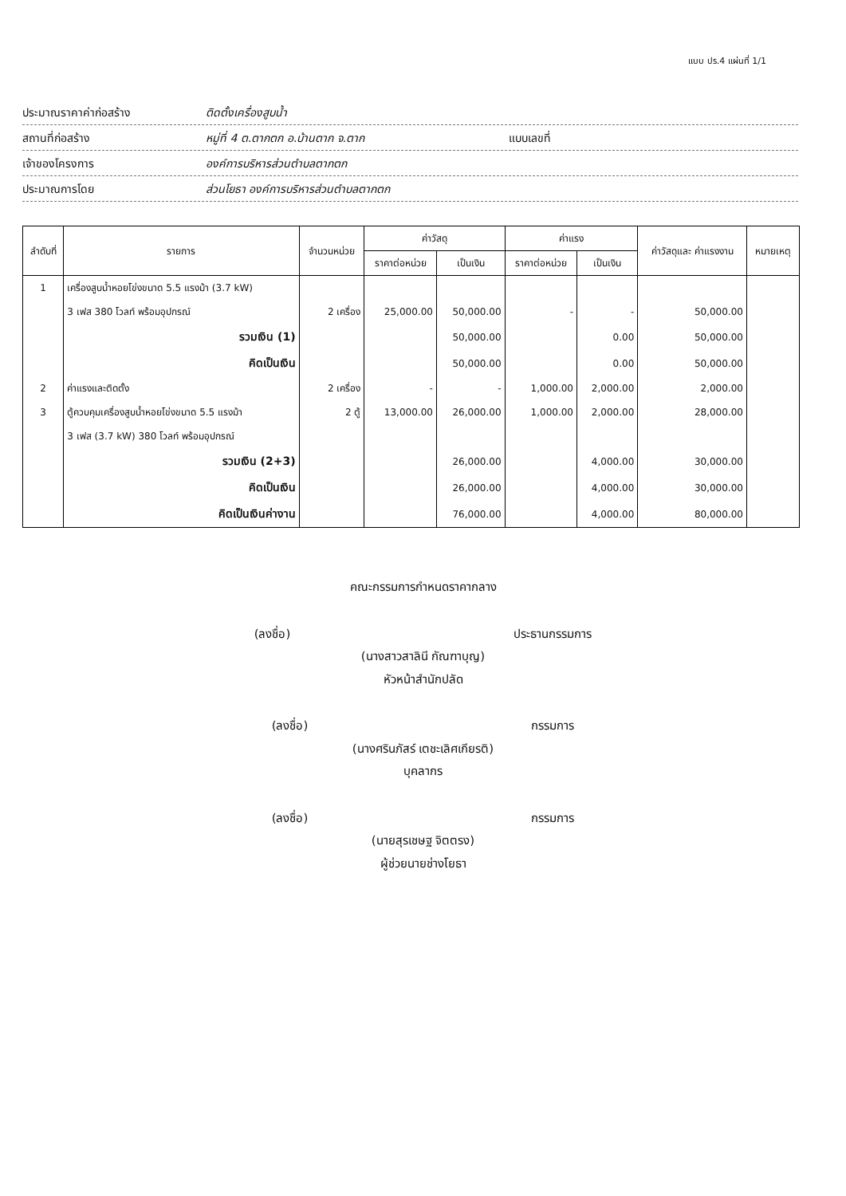แบบ ปร.4 แผ่นที่ 1/1
ประมาณราคาค่าก่อสร้าง ติดตั้งเครื่องสูบน้ำ
สถานที่ก่อสร้าง หมู่ที่ 4 ต.ตากตก อ.บ้านตาก จ.ตาก แบบเลขที่
เจ้าของโครงการ องค์การบริหารส่วนตำบลตากตก
ประมาณการโดย ส่วนโยธา องค์การบริหารส่วนตำบลตากตก
| ลำดับที่ | รายการ | จำนวนหน่วย | ค่าวัสดุ | | ค่าแรง | | ค่าวัสดุและ ค่าแรงงาน | หมายเหตุ |
| --- | --- | --- | --- | --- | --- | --- | --- | --- |
| | | | ราคาต่อหน่วย | เป็นเงิน | ราคาต่อหน่วย | เป็นเงิน | | |
| 1 | เครื่องสูบน้ำหอยโข่งขนาด 5.5 แรงม้า (3.7 kW) | | | | | | | |
| | 3 เฟส 380 โวลท์ พร้อมอุปกรณ์ | 2 เครื่อง | 25,000.00 | 50,000.00 | - | - | 50,000.00 | |
| | รวมเงิน (1) | | | 50,000.00 | | 0.00 | 50,000.00 | |
| | คิดเป็นเงิน | | | 50,000.00 | | 0.00 | 50,000.00 | |
| 2 | ค่าแรงและติดตั้ง | 2 เครื่อง | - | - | 1,000.00 | 2,000.00 | 2,000.00 | |
| 3 | ตู้ควบคุมเครื่องสูบน้ำหอยโข่งขนาด 5.5 แรงม้า | 2 ตู้ | 13,000.00 | 26,000.00 | 1,000.00 | 2,000.00 | 28,000.00 | |
| | 3 เฟส (3.7 kW) 380 โวลท์ พร้อมอุปกรณ์ | | | | | | | |
| | รวมเงิน (2+3) | | | 26,000.00 | | 4,000.00 | 30,000.00 | |
| | คิดเป็นเงิน | | | 26,000.00 | | 4,000.00 | 30,000.00 | |
| | คิดเป็นเงินค่างาน | | | 76,000.00 | | 4,000.00 | 80,000.00 | |
คณะกรรมการกำหนดราคากลาง
(ลงชื่อ) ประธานกรรมการ
(นางสาวสาลินี กัณฑาบุญ)
หัวหน้าสำนักปลัด
(ลงชื่อ) กรรมการ
(นางศรินภัสร์ เตชะเลิศเกียรติ)
บุคลากร
(ลงชื่อ) กรรมการ
(นายสุรเชษฐ จิตตรง)
ผู้ช่วยนายช่างโยธา